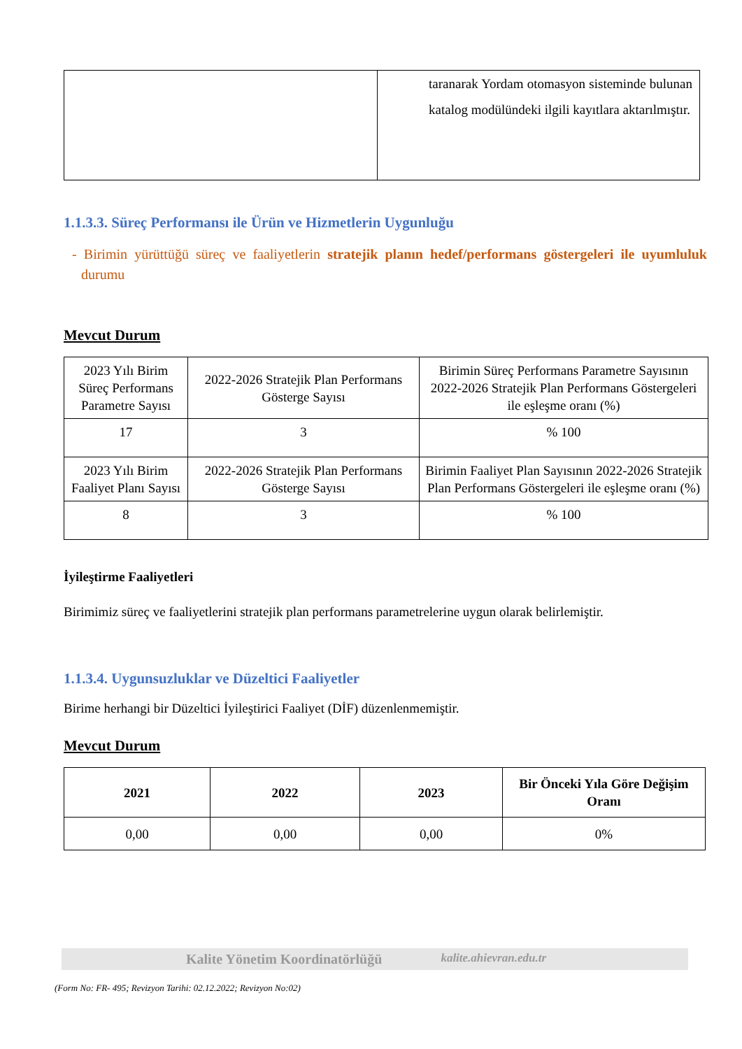| | taranarak Yordam otomasyon sisteminde bulunan katalog modülündeki ilgili kayıtlara aktarılmıştır. |
1.1.3.3. Süreç Performansı ile Ürün ve Hizmetlerin Uygunluğu
- Birimin yürüttüğü süreç ve faaliyetlerin stratejik planın hedef/performans göstergeleri ile uyumluluk durumu
Mevcut Durum
| 2023 Yılı Birim Süreç Performans Parametre Sayısı | 2022-2026 Stratejik Plan Performans Gösterge Sayısı | Birimin Süreç Performans Parametre Sayısının 2022-2026 Stratejik Plan Performans Göstergeleri ile eşleşme oranı (%) |
| 17 | 3 | % 100 |
| 2023 Yılı Birim Faaliyet Planı Sayısı | 2022-2026 Stratejik Plan Performans Gösterge Sayısı | Birimin Faaliyet Plan Sayısının 2022-2026 Stratejik Plan Performans Göstergeleri ile eşleşme oranı (%) |
| 8 | 3 | % 100 |
İyileştirme Faaliyetleri
Birimimiz süreç ve faaliyetlerini stratejik plan performans parametrelerine uygun olarak belirlemiştir.
1.1.3.4. Uygunsuzluklar ve Düzeltici Faaliyetler
Birime herhangi bir Düzeltici İyileştirici Faaliyet (DİF) düzenlenmemiştir.
Mevcut Durum
| 2021 | 2022 | 2023 | Bir Önceki Yıla Göre Değişim Oranı |
| 0,00 | 0,00 | 0,00 | 0% |
Kalite Yönetim Koordinatörlüğü kalite.ahievran.edu.tr
(Form No: FR- 495; Revizyon Tarihi: 02.12.2022; Revizyon No:02)